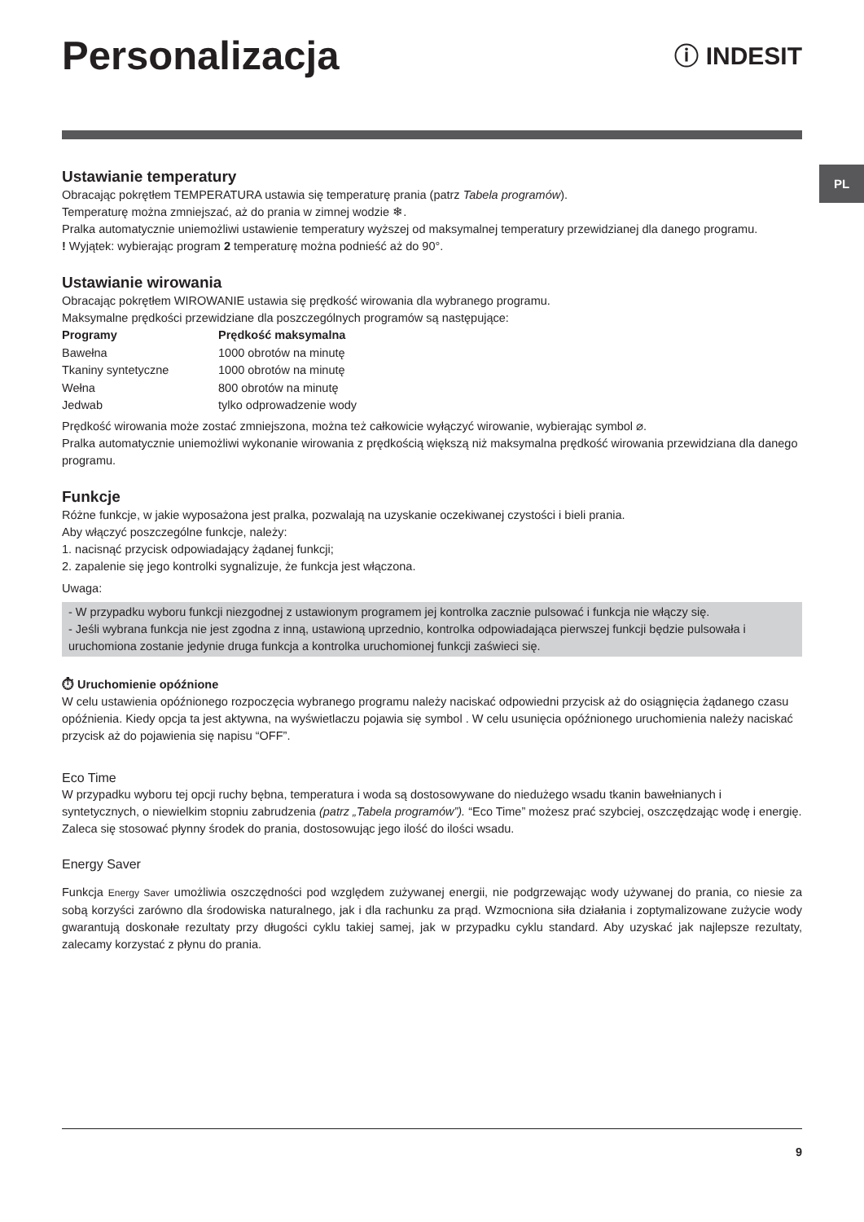PL
Personalizacja
ⓘ INDESIT
Ustawianie temperatury
Obracając pokrętłem TEMPERATURA ustawia się temperaturę prania (patrz Tabela programów).
Temperaturę można zmniejszać, aż do prania w zimnej wodzie ❄.
Pralka automatycznie uniemożliwi ustawienie temperatury wyższej od maksymalnej temperatury przewidzianej dla danego programu.
! Wyjątek: wybierając program 2 temperaturę można podnieść aż do 90°.
Ustawianie wirowania
Obracając pokrętłem WIROWANIE ustawia się prędkość wirowania dla wybranego programu.
Maksymalne prędkości przewidziane dla poszczególnych programów są następujące:
| Programy | Prędkość maksymalna |
| --- | --- |
| Bawełna | 1000 obrotów na minutę |
| Tkaniny syntetyczne | 1000 obrotów na minutę |
| Wełna | 800 obrotów na minutę |
| Jedwab | tylko odprowadzenie wody |
Prędkość wirowania może zostać zmniejszona, można też całkowicie wyłączyć wirowanie, wybierając symbol ⌀.
Pralka automatycznie uniemożliwi wykonanie wirowania z prędkością większą niż maksymalna prędkość wirowania przewidziana dla danego programu.
Funkcje
Różne funkcje, w jakie wyposażona jest pralka, pozwalają na uzyskanie oczekiwanej czystości i bieli prania.
Aby włączyć poszczególne funkcje, należy:
1. nacisnąć przycisk odpowiadający żądanej funkcji;
2. zapalenie się jego kontrolki sygnalizuje, że funkcja jest włączona.
Uwaga:
- W przypadku wyboru funkcji niezgodnej z ustawionym programem jej kontrolka zacznie pulsować i funkcja nie włączy się.
- Jeśli wybrana funkcja nie jest zgodna z inną, ustawioną uprzednio, kontrolka odpowiadająca pierwszej funkcji będzie pulsowała i uruchomiona zostanie jedynie druga funkcja a kontrolka uruchomionej funkcji zaświeci się.
⏱ Uruchomienie opóźnione
W celu ustawienia opóźnionego rozpoczęcia wybranego programu należy naciskać odpowiedni przycisk aż do osiągnięcia żądanego czasu opóźnienia. Kiedy opcja ta jest aktywna, na wyświetlaczu pojawia się symbol . W celu usunięcia opóźnionego uruchomienia należy naciskać przycisk aż do pojawienia się napisu “OFF”.
Eco Time
W przypadku wyboru tej opcji ruchy bębna, temperatura i woda są dostosowywane do niedużego wsadu tkanin bawełnianych i syntetycznych, o niewielkim stopniu zabrudzenia (patrz „Tabela programów”). “Eco Time” możesz prać szybciej, oszczędzając wodę i energię. Zaleca się stosować płynny środek do prania, dostosowując jego ilość do ilości wsadu.
Energy Saver
Funkcja Energy Saver umożliwia oszczędności pod względem zużywanej energii, nie podgrzewając wody używanej do prania, co niesie za sobą korzyści zarówno dla środowiska naturalnego, jak i dla rachunku za prąd. Wzmocniona siła działania i zoptymalizowane zużycie wody gwarantują doskonałe rezultaty przy długości cyklu takiej samej, jak w przypadku cyklu standard. Aby uzyskać jak najlepsze rezultaty, zalecamy korzystać z płynu do prania.
9